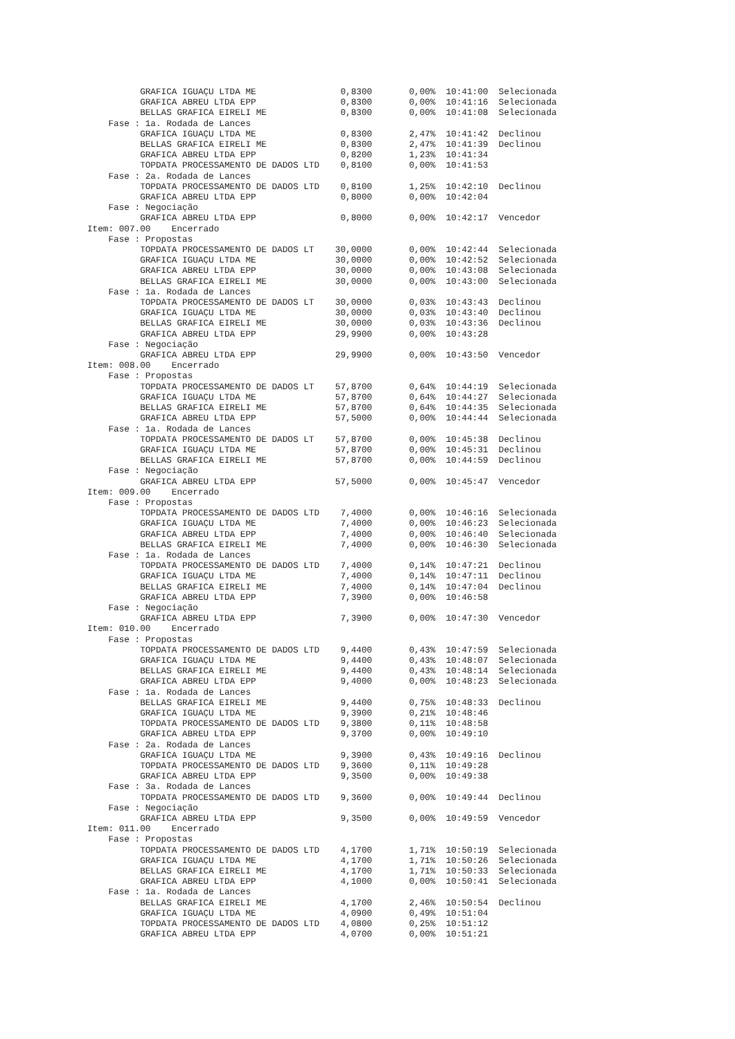GRAFICA IGUAÇU LTDA ME                0,8300       0,00%  10:41:00  Selecionada
          GRAFICA ABREU LTDA EPP                0,8300       0,00%  10:41:16  Selecionada
          BELLAS GRAFICA EIRELI ME              0,8300       0,00%  10:41:08  Selecionada
    Fase : 1a. Rodada de Lances
          GRAFICA IGUAÇU LTDA ME                0,8300       2,47%  10:41:42  Declinou
          BELLAS GRAFICA EIRELI ME              0,8300       2,47%  10:41:39  Declinou
          GRAFICA ABREU LTDA EPP                0,8200       1,23%  10:41:34
          TOPDATA PROCESSAMENTO DE DADOS LTD    0,8100       0,00%  10:41:53
    Fase : 2a. Rodada de Lances
          TOPDATA PROCESSAMENTO DE DADOS LTD    0,8100       1,25%  10:42:10  Declinou
          GRAFICA ABREU LTDA EPP                0,8000       0,00%  10:42:04
    Fase : Negociação
          GRAFICA ABREU LTDA EPP                0,8000       0,00%  10:42:17  Vencedor
Item: 007.00    Encerrado
    Fase : Propostas
          TOPDATA PROCESSAMENTO DE DADOS LT    30,0000       0,00%  10:42:44  Selecionada
          GRAFICA IGUAÇU LTDA ME               30,0000       0,00%  10:42:52  Selecionada
          GRAFICA ABREU LTDA EPP               30,0000       0,00%  10:43:08  Selecionada
          BELLAS GRAFICA EIRELI ME             30,0000       0,00%  10:43:00  Selecionada
    Fase : 1a. Rodada de Lances
          TOPDATA PROCESSAMENTO DE DADOS LT    30,0000       0,03%  10:43:43  Declinou
          GRAFICA IGUAÇU LTDA ME               30,0000       0,03%  10:43:40  Declinou
          BELLAS GRAFICA EIRELI ME             30,0000       0,03%  10:43:36  Declinou
          GRAFICA ABREU LTDA EPP               29,9900       0,00%  10:43:28
    Fase : Negociação
          GRAFICA ABREU LTDA EPP               29,9900       0,00%  10:43:50  Vencedor
Item: 008.00    Encerrado
    Fase : Propostas
          TOPDATA PROCESSAMENTO DE DADOS LT    57,8700       0,64%  10:44:19  Selecionada
          GRAFICA IGUAÇU LTDA ME               57,8700       0,64%  10:44:27  Selecionada
          BELLAS GRAFICA EIRELI ME             57,8700       0,64%  10:44:35  Selecionada
          GRAFICA ABREU LTDA EPP               57,5000       0,00%  10:44:44  Selecionada
    Fase : 1a. Rodada de Lances
          TOPDATA PROCESSAMENTO DE DADOS LT    57,8700       0,00%  10:45:38  Declinou
          GRAFICA IGUAÇU LTDA ME               57,8700       0,00%  10:45:31  Declinou
          BELLAS GRAFICA EIRELI ME             57,8700       0,00%  10:44:59  Declinou
    Fase : Negociação
          GRAFICA ABREU LTDA EPP               57,5000       0,00%  10:45:47  Vencedor
Item: 009.00    Encerrado
    Fase : Propostas
          TOPDATA PROCESSAMENTO DE DADOS LTD    7,4000       0,00%  10:46:16  Selecionada
          GRAFICA IGUAÇU LTDA ME                7,4000       0,00%  10:46:23  Selecionada
          GRAFICA ABREU LTDA EPP                7,4000       0,00%  10:46:40  Selecionada
          BELLAS GRAFICA EIRELI ME              7,4000       0,00%  10:46:30  Selecionada
    Fase : 1a. Rodada de Lances
          TOPDATA PROCESSAMENTO DE DADOS LTD    7,4000       0,14%  10:47:21  Declinou
          GRAFICA IGUAÇU LTDA ME                7,4000       0,14%  10:47:11  Declinou
          BELLAS GRAFICA EIRELI ME              7,4000       0,14%  10:47:04  Declinou
          GRAFICA ABREU LTDA EPP                7,3900       0,00%  10:46:58
    Fase : Negociação
          GRAFICA ABREU LTDA EPP                7,3900       0,00%  10:47:30  Vencedor
Item: 010.00    Encerrado
    Fase : Propostas
          TOPDATA PROCESSAMENTO DE DADOS LTD    9,4400       0,43%  10:47:59  Selecionada
          GRAFICA IGUAÇU LTDA ME                9,4400       0,43%  10:48:07  Selecionada
          BELLAS GRAFICA EIRELI ME              9,4400       0,43%  10:48:14  Selecionada
          GRAFICA ABREU LTDA EPP                9,4000       0,00%  10:48:23  Selecionada
    Fase : 1a. Rodada de Lances
          BELLAS GRAFICA EIRELI ME              9,4400       0,75%  10:48:33  Declinou
          GRAFICA IGUAÇU LTDA ME                9,3900       0,21%  10:48:46
          TOPDATA PROCESSAMENTO DE DADOS LTD    9,3800       0,11%  10:48:58
          GRAFICA ABREU LTDA EPP                9,3700       0,00%  10:49:10
    Fase : 2a. Rodada de Lances
          GRAFICA IGUAÇU LTDA ME                9,3900       0,43%  10:49:16  Declinou
          TOPDATA PROCESSAMENTO DE DADOS LTD    9,3600       0,11%  10:49:28
          GRAFICA ABREU LTDA EPP                9,3500       0,00%  10:49:38
    Fase : 3a. Rodada de Lances
          TOPDATA PROCESSAMENTO DE DADOS LTD    9,3600       0,00%  10:49:44  Declinou
    Fase : Negociação
          GRAFICA ABREU LTDA EPP                9,3500       0,00%  10:49:59  Vencedor
Item: 011.00    Encerrado
    Fase : Propostas
          TOPDATA PROCESSAMENTO DE DADOS LTD    4,1700       1,71%  10:50:19  Selecionada
          GRAFICA IGUAÇU LTDA ME                4,1700       1,71%  10:50:26  Selecionada
          BELLAS GRAFICA EIRELI ME              4,1700       1,71%  10:50:33  Selecionada
          GRAFICA ABREU LTDA EPP                4,1000       0,00%  10:50:41  Selecionada
    Fase : 1a. Rodada de Lances
          BELLAS GRAFICA EIRELI ME              4,1700       2,46%  10:50:54  Declinou
          GRAFICA IGUAÇU LTDA ME                4,0900       0,49%  10:51:04
          TOPDATA PROCESSAMENTO DE DADOS LTD    4,0800       0,25%  10:51:12
          GRAFICA ABREU LTDA EPP                4,0700       0,00%  10:51:21